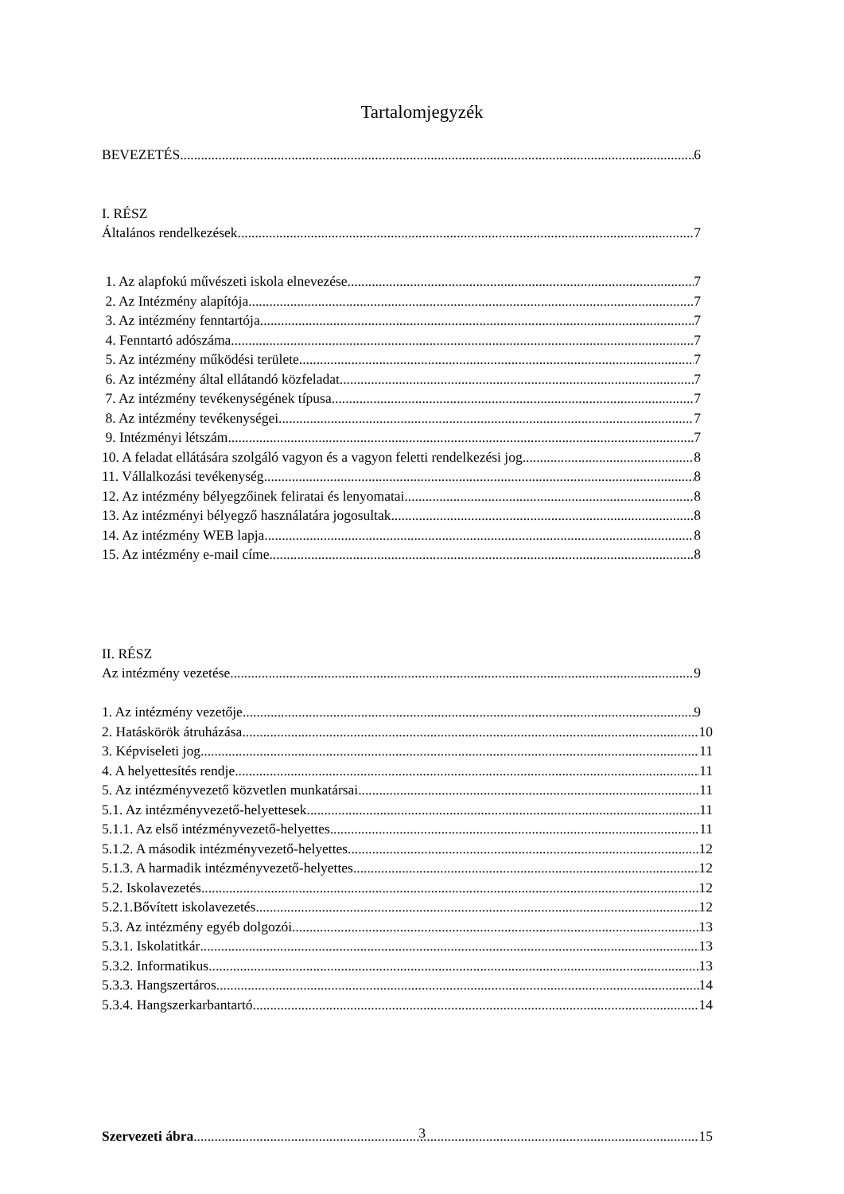Tartalomjegyzék
BEVEZETÉS 6
I. RÉSZ
Általános rendelkezések 7
1. Az alapfokú művészeti iskola elnevezése 7
2. Az Intézmény alapítója 7
3. Az intézmény fenntartója 7
4. Fenntartó adószáma 7
5. Az intézmény működési területe 7
6. Az intézmény által ellátandó közfeladat 7
7. Az intézmény tevékenységének típusa 7
8. Az intézmény tevékenységei 7
9. Intézményi létszám 7
10. A feladat ellátására szolgáló vagyon és a vagyon feletti rendelkezési jog 8
11. Vállalkozási tevékenység 8
12. Az intézmény bélyegzőinek feliratai és lenyomatai 8
13. Az intézményi bélyegző használatára jogosultak 8
14. Az intézmény WEB lapja 8
15. Az intézmény e-mail címe 8
II. RÉSZ
Az intézmény vezetése 9
1. Az intézmény vezetője 9
2. Hatáskörök átruházása 10
3. Képviseleti jog 11
4. A helyettesítés rendje 11
5. Az intézményvezető közvetlen munkatársai 11
5.1. Az intézményvezető-helyettesek 11
5.1.1. Az első intézményvezető-helyettes 11
5.1.2. A második intézményvezető-helyettes 12
5.1.3. A harmadik intézményvezető-helyettes 12
5.2. Iskolavezetés 12
5.2.1.Bővített iskolavezetés 12
5.3. Az intézmény egyéb dolgozói 13
5.3.1. Iskolatitkár 13
5.3.2. Informatikus 13
5.3.3. Hangszertáros 14
5.3.4. Hangszerkarbantartó 14
Szervezeti ábra 15
3